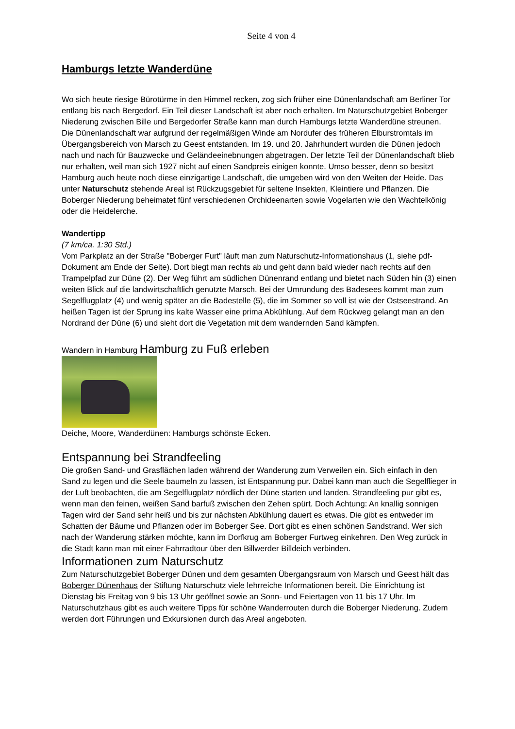Seite 4 von 4
Hamburgs letzte Wanderdüne
Wo sich heute riesige Bürotürme in den Himmel recken, zog sich früher eine Dünenlandschaft am Berliner Tor entlang bis nach Bergedorf. Ein Teil dieser Landschaft ist aber noch erhalten. Im Naturschutzgebiet Boberger Niederung zwischen Bille und Bergedorfer Straße kann man durch Hamburgs letzte Wanderdüne streunen.
Die Dünenlandschaft war aufgrund der regelmäßigen Winde am Nordufer des früheren Elburstromtals im Übergangsbereich von Marsch zu Geest entstanden. Im 19. und 20. Jahrhundert wurden die Dünen jedoch nach und nach für Bauzwecke und Geländeeinebnungen abgetragen. Der letzte Teil der Dünenlandschaft blieb nur erhalten, weil man sich 1927 nicht auf einen Sandpreis einigen konnte. Umso besser, denn so besitzt Hamburg auch heute noch diese einzigartige Landschaft, die umgeben wird von den Weiten der Heide. Das unter Naturschutz stehende Areal ist Rückzugsgebiet für seltene Insekten, Kleintiere und Pflanzen. Die Boberger Niederung beheimatet fünf verschiedenen Orchideenarten sowie Vogelarten wie den Wachtelkönig oder die Heidelerche.
Wandertipp
(7 km/ca. 1:30 Std.)
Vom Parkplatz an der Straße "Boberger Furt" läuft man zum Naturschutz-Informationshaus (1, siehe pdf-Dokument am Ende der Seite). Dort biegt man rechts ab und geht dann bald wieder nach rechts auf den Trampelpfad zur Düne (2). Der Weg führt am südlichen Dünenrand entlang und bietet nach Süden hin (3) einen weiten Blick auf die landwirtschaftlich genutzte Marsch. Bei der Umrundung des Badesees kommt man zum Segelflugplatz (4) und wenig später an die Badestelle (5), die im Sommer so voll ist wie der Ostseestrand. An heißen Tagen ist der Sprung ins kalte Wasser eine prima Abkühlung. Auf dem Rückweg gelangt man an den Nordrand der Düne (6) und sieht dort die Vegetation mit dem wandernden Sand kämpfen.
Wandern in Hamburg Hamburg zu Fuß erleben
Deiche, Moore, Wanderdünen: Hamburgs schönste Ecken.
Entspannung bei Strandfeeling
Die großen Sand- und Grasflächen laden während der Wanderung zum Verweilen ein. Sich einfach in den Sand zu legen und die Seele baumeln zu lassen, ist Entspannung pur. Dabei kann man auch die Segelflieger in der Luft beobachten, die am Segelflugplatz nördlich der Düne starten und landen. Strandfeeling pur gibt es, wenn man den feinen, weißen Sand barfuß zwischen den Zehen spürt. Doch Achtung: An knallig sonnigen Tagen wird der Sand sehr heiß und bis zur nächsten Abkühlung dauert es etwas. Die gibt es entweder im Schatten der Bäume und Pflanzen oder im Boberger See. Dort gibt es einen schönen Sandstrand. Wer sich nach der Wanderung stärken möchte, kann im Dorfkrug am Boberger Furtweg einkehren. Den Weg zurück in die Stadt kann man mit einer Fahrradtour über den Billwerder Billdeich verbinden.
Informationen zum Naturschutz
Zum Naturschutzgebiet Boberger Dünen und dem gesamten Übergangsraum von Marsch und Geest hält das Boberger Dünenhaus der Stiftung Naturschutz viele lehrreiche Informationen bereit. Die Einrichtung ist Dienstag bis Freitag von 9 bis 13 Uhr geöffnet sowie an Sonn- und Feiertagen von 11 bis 17 Uhr. Im Naturschutzhaus gibt es auch weitere Tipps für schöne Wanderrouten durch die Boberger Niederung. Zudem werden dort Führungen und Exkursionen durch das Areal angeboten.